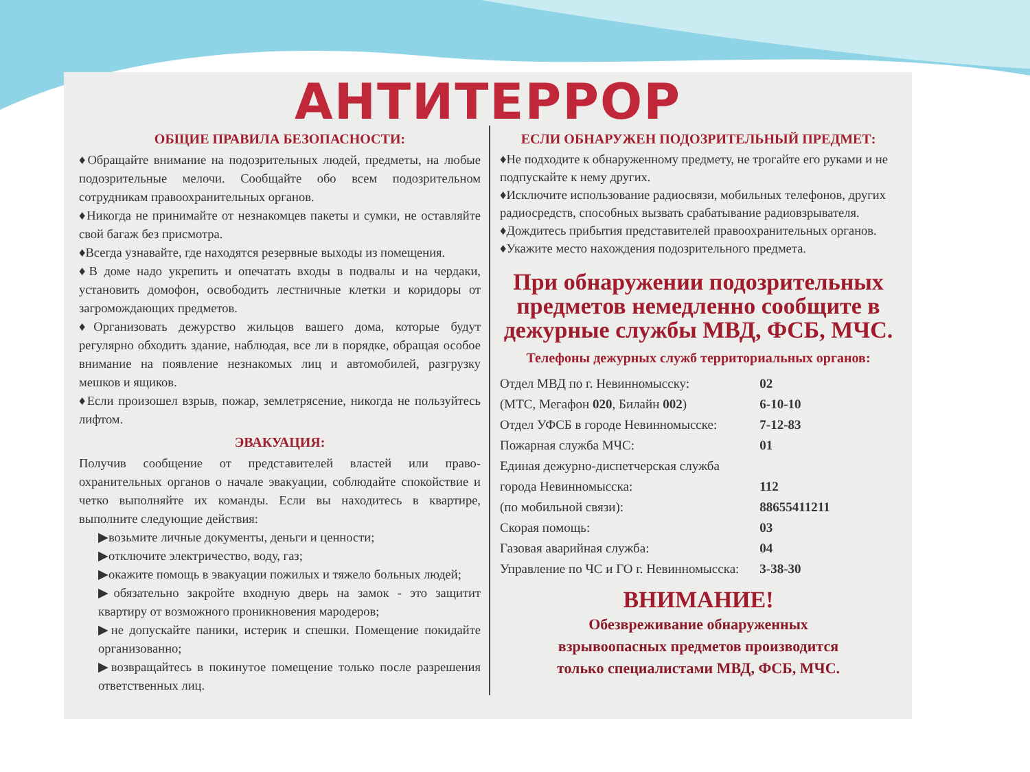АНТИТЕРРОР
ОБЩИЕ ПРАВИЛА БЕЗОПАСНОСТИ:
♦Обращайте внимание на подозрительных людей, предметы, на любые подозрительные мелочи. Сообщайте обо всем подозрительном сотрудникам правоохранительных органов.
♦Никогда не принимайте от незнакомцев пакеты и сумки, не оставляйте свой багаж без присмотра.
♦Всегда узнавайте, где находятся резервные выходы из помещения.
♦В доме надо укрепить и опечатать входы в подвалы и на чердаки, установить домофон, освободить лестничные клетки и коридоры от загромождающих предметов.
♦Организовать дежурство жильцов вашего дома, которые будут регулярно обходить здание, наблюдая, все ли в порядке, обращая особое внимание на появление незнакомых лиц и автомобилей, разгрузку мешков и ящиков.
♦Если произошел взрыв, пожар, землетрясение, никогда не пользуйтесь лифтом.
ЭВАКУАЦИЯ:
Получив сообщение от представителей властей или право-охранительных органов о начале эвакуации, соблюдайте спокойствие и четко выполняйте их команды. Если вы находитесь в квартире, выполните следующие действия:
▶возьмите личные документы, деньги и ценности;
▶отключите электричество, воду, газ;
▶окажите помощь в эвакуации пожилых и тяжело больных людей;
▶обязательно закройте входную дверь на замок - это защитит квартиру от возможного проникновения мародеров;
▶не допускайте паники, истерик и спешки. Помещение покидайте организованно;
▶возвращайтесь в покинутое помещение только после разрешения ответственных лиц.
ЕСЛИ ОБНАРУЖЕН ПОДОЗРИТЕЛЬНЫЙ ПРЕДМЕТ:
♦Не подходите к обнаруженному предмету, не трогайте его руками и не подпускайте к нему других.
♦Исключите использование радиосвязи, мобильных телефонов, других радиосредств, способных вызвать срабатывание радиовзрывателя.
♦Дождитесь прибытия представителей правоохранительных органов.
♦Укажите место нахождения подозрительного предмета.
При обнаружении подозрительных предметов немедленно сообщите в дежурные службы МВД, ФСБ, МЧС.
Телефоны дежурных служб территориальных органов:
| Отдел МВД по г. Невинномысску: | 02 |
| (МТС, Мегафон 020 , Билайн 002 ) | 6-10-10 |
| Отдел УФСБ в городе Невинномысске: | 7-12-83 |
| Пожарная служба МЧС: | 01 |
| Единая дежурно-диспетчерская служба | |
| города Невинномысска: | 112 |
| (по мобильной связи): | 88655411211 |
| Скорая помощь: | 03 |
| Газовая аварийная служба: | 04 |
| Управление по ЧС и ГО г. Невинномысска: | 3-38-30 |
ВНИМАНИЕ!
Обезвреживание обнаруженных
взрывоопасных предметов производится
только специалистами МВД, ФСБ, МЧС.